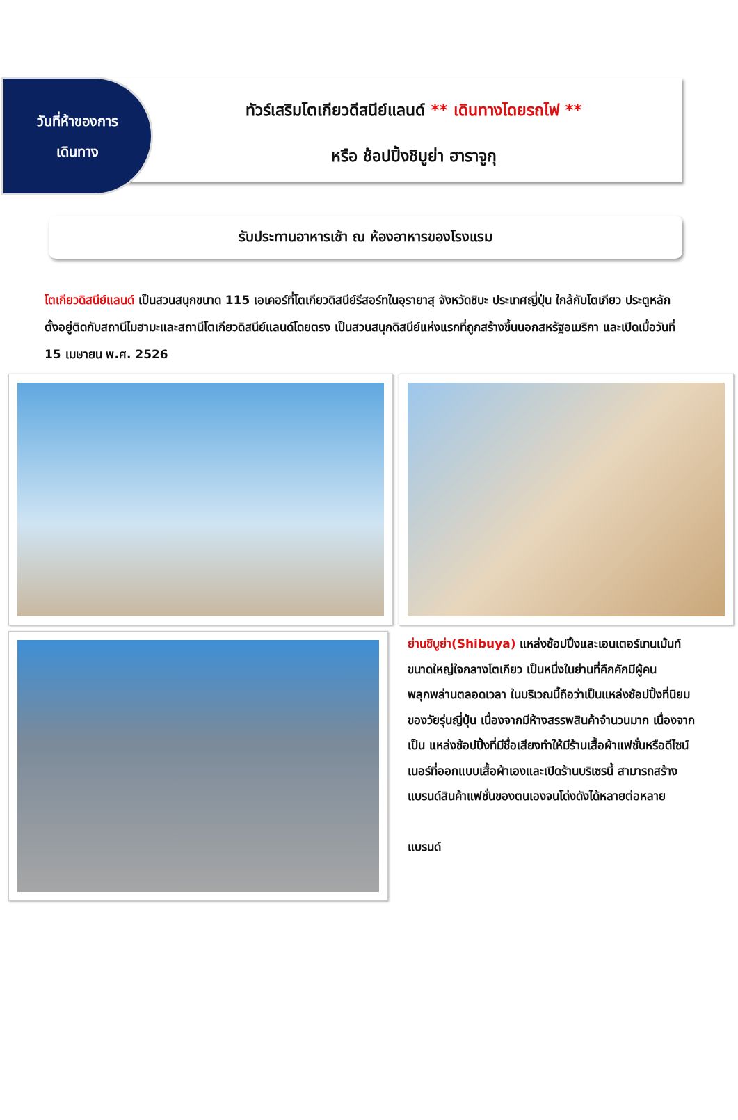วันที่ห้าของการ
เดินทาง
ทัวร์เสริมโตเกียวดีสนีย์แลนด์ ** เดินทางโดยรถไฟ **
หรือ ช้อปปิ้งชิบูย่า ฮาราจูกุ
รับประทานอาหารเช้า ณ ห้องอาหารของโรงแรม
โตเกียวดิสนีย์แลนด์ เป็นสวนสนุกขนาด 115 เอเคอร์ที่โตเกียวดิสนีย์รีสอร์ทในอุรายาสุ จังหวัดชิบะ ประเทศญี่ปุ่น ใกล้กับโตเกียว ประตูหลักตั้งอยู่ติดกับสถานีไมฮามะและสถานีโตเกียวดิสนีย์แลนด์โดยตรง เป็นสวนสนุกดิสนีย์แห่งแรกที่ถูกสร้างขึ้นนอกสหรัฐอเมริกา และเปิดเมื่อวันที่ 15 เมษายน พ.ศ. 2526
ย่านชิบูย่า(Shibuya) แหล่งช้อปปิ้งและเอนเตอร์เทนเม้นท์ขนาดใหญ่ใจกลางโตเกียว เป็นหนึ่งในย่านที่คึกคักมีผู้คนพลุกพล่านตลอดเวลา ในบริเวณนี้ถือว่าเป็นแหล่งช้อปปิ้งที่นิยมของวัยรุ่นญี่ปุ่น เนื่องจากมีห้างสรรพสินค้าจำนวนมาก เนื่องจากเป็น แหล่งช้อปปิ้งที่มีชื่อเสียงทำให้มีร้านเสื้อผ้าแฟชั่นหรือดีไซน์เนอร์ที่ออกแบบเสื้อผ้าเองและเปิดร้านบริเซรนี้ สามารถสร้างแบรนด์สินค้าแฟชั่นของตนเองจนโด่งดังได้หลายต่อหลาย
แบรนด์